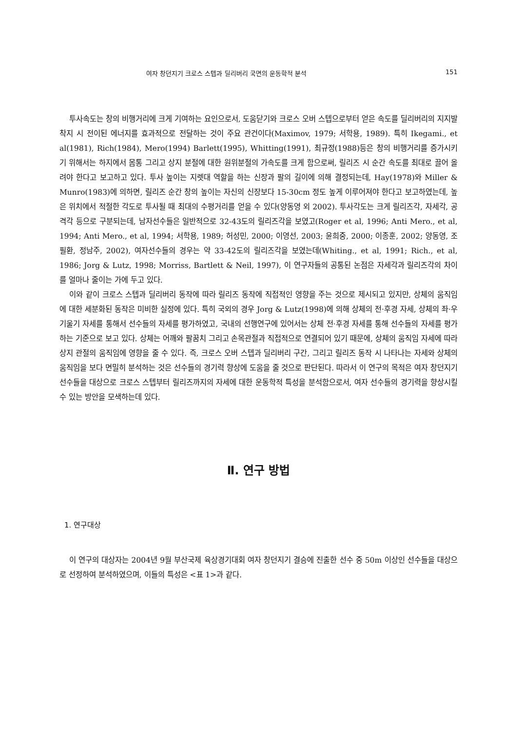여자 창던지기 크로스 스텝과 딜리버리 국면의 운동학적 분석 151
투사속도는 창의 비행거리에 크게 기여하는 요인으로서, 도움닫기와 크로스 오버 스텝으로부터 얻은 속도를 딜리버리의 지지발 착지 시 전이된 에너지를 효과적으로 전달하는 것이 주요 관건이다(Maximov, 1979; 서학용, 1989). 특히 Ikegami., et al(1981), Rich(1984), Mero(1994) Barlett(1995), Whitting(1991), 최규정(1988)등은 창의 비행거리를 증가시키기 위해서는 하지에서 몸통 그리고 상지 분절에 대한 원위분절의 가속도를 크게 함으로써, 릴리즈 시 순간 속도를 최대로 끌어 올려야 한다고 보고하고 있다. 투사 높이는 지렛대 역할을 하는 신장과 팔의 길이에 의해 결정되는데, Hay(1978)와 Miller & Munro(1983)에 의하면, 릴리즈 순간 창의 높이는 자신의 신장보다 15-30cm 정도 높게 이루어져야 한다고 보고하였는데, 높은 위치에서 적절한 각도로 투사될 때 최대의 수평거리를 얻을 수 있다(양동영 외 2002). 투사각도는 크게 릴리즈각, 자세각, 공격각 등으로 구분되는데, 남자선수들은 일반적으로 32-43도의 릴리즈각을 보였고(Roger et al, 1996; Anti Mero., et al, 1994; Anti Mero., et al, 1994; 서학용, 1989; 허성민, 2000; 이영선, 2003; 윤희중, 2000; 이종훈, 2002; 양동영, 조필환, 정남주, 2002), 여자선수들의 경우는 약 33-42도의 릴리즈각을 보였는데(Whiting., et al, 1991; Rich., et al, 1986; Jorg & Lutz, 1998; Morriss, Bartlett & Neil, 1997), 이 연구자들의 공통된 논점은 자세각과 릴리즈각의 차이를 얼마나 줄이는 가에 두고 있다.
이와 같이 크로스 스텝과 딜리버리 동작에 따라 릴리즈 동작에 직접적인 영향을 주는 것으로 제시되고 있지만, 상체의 움직임에 대한 세분화된 동작은 미비한 실정에 있다. 특히 국외의 경우 Jorg & Lutz(1998)에 의해 상체의 전·후경 자세, 상체의 좌·우 기울기 자세를 통해서 선수들의 자세를 평가하였고, 국내의 선행연구에 있어서는 상체 전·후경 자세를 통해 선수들의 자세를 평가하는 기준으로 보고 있다. 상체는 어깨와 팔꿈치 그리고 손목관절과 직접적으로 연결되어 있기 때문에, 상체의 움직임 자세에 따라 상지 관절의 움직임에 영향을 줄 수 있다. 즉, 크로스 오버 스텝과 딜리버리 구간, 그리고 릴리즈 동작 시 나타나는 자세와 상체의 움직임을 보다 면밀히 분석하는 것은 선수들의 경기력 향상에 도움을 줄 것으로 판단된다. 따라서 이 연구의 목적은 여자 창던지기 선수들을 대상으로 크로스 스텝부터 릴리즈까지의 자세에 대한 운동학적 특성을 분석함으로서, 여자 선수들의 경기력을 향상시킬 수 있는 방안을 모색하는데 있다.
Ⅱ. 연구 방법
1. 연구대상
이 연구의 대상자는 2004년 9월 부산국제 육상경기대회 여자 창던지기 결승에 진출한 선수 중 50m 이상인 선수들을 대상으로 선정하여 분석하였으며, 이들의 특성은 <표 1>과 같다.